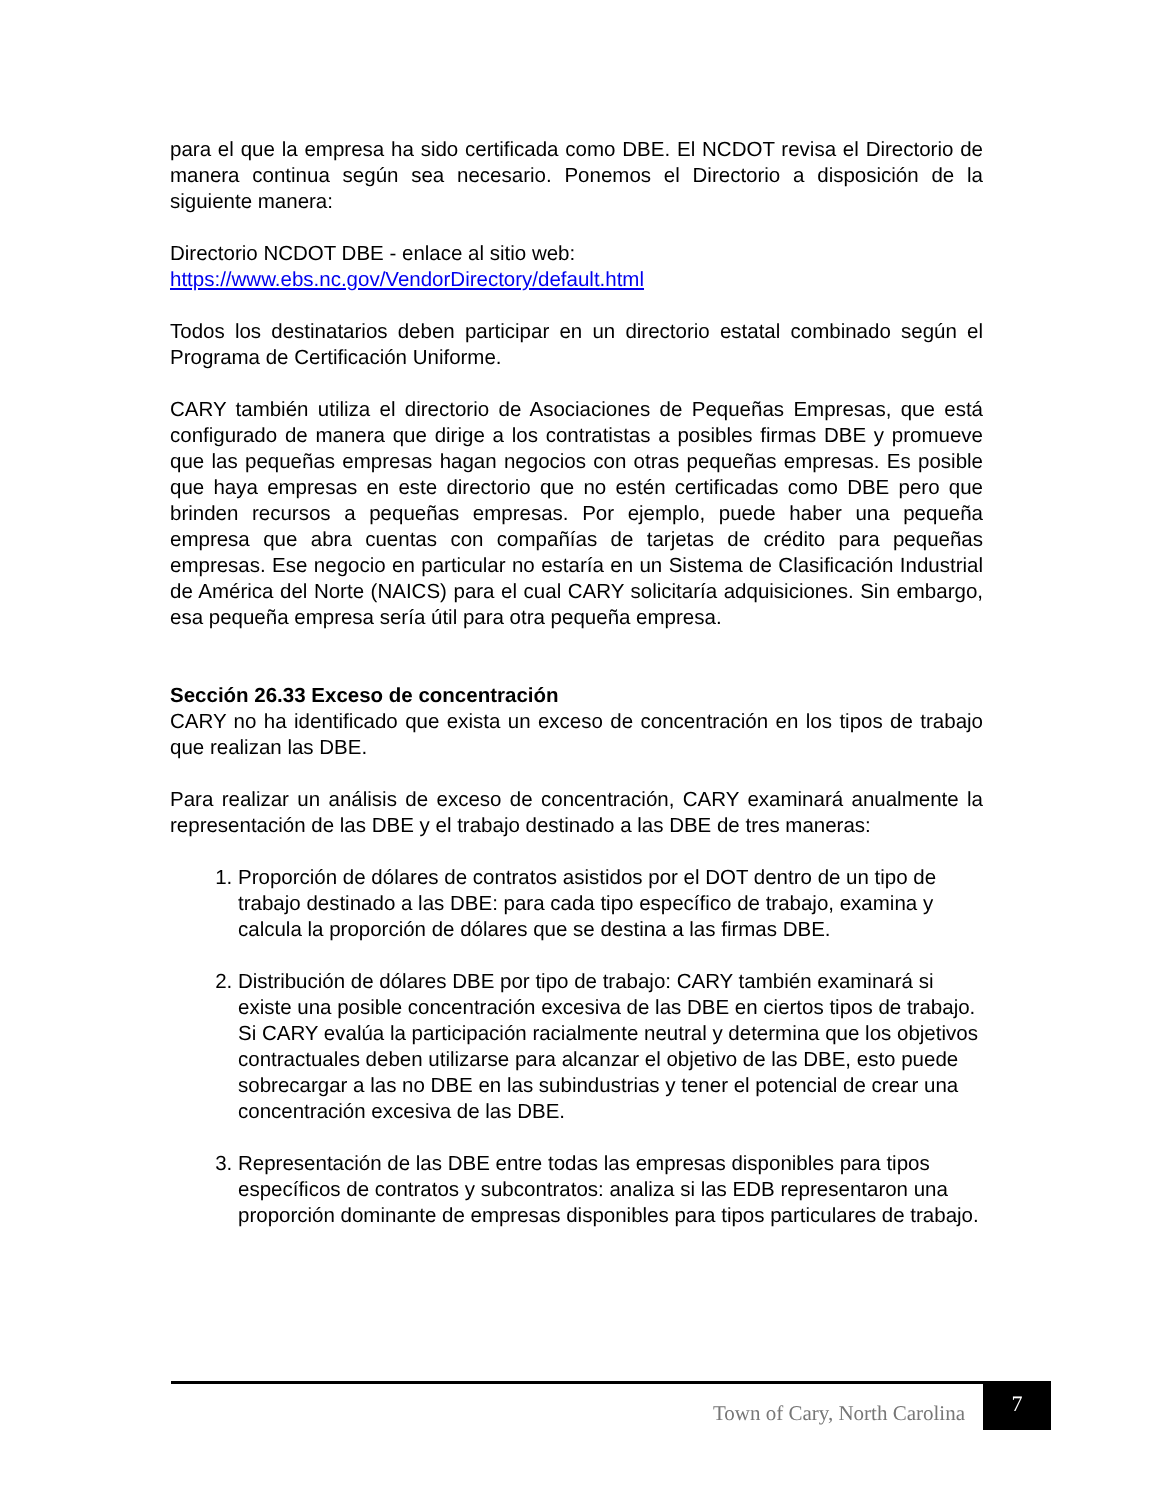para el que la empresa ha sido certificada como DBE. El NCDOT revisa el Directorio de manera continua según sea necesario. Ponemos el Directorio a disposición de la siguiente manera:
Directorio NCDOT DBE - enlace al sitio web:
https://www.ebs.nc.gov/VendorDirectory/default.html
Todos los destinatarios deben participar en un directorio estatal combinado según el Programa de Certificación Uniforme.
CARY también utiliza el directorio de Asociaciones de Pequeñas Empresas, que está configurado de manera que dirige a los contratistas a posibles firmas DBE y promueve que las pequeñas empresas hagan negocios con otras pequeñas empresas. Es posible que haya empresas en este directorio que no estén certificadas como DBE pero que brinden recursos a pequeñas empresas. Por ejemplo, puede haber una pequeña empresa que abra cuentas con compañías de tarjetas de crédito para pequeñas empresas. Ese negocio en particular no estaría en un Sistema de Clasificación Industrial de América del Norte (NAICS) para el cual CARY solicitaría adquisiciones. Sin embargo, esa pequeña empresa sería útil para otra pequeña empresa.
Sección 26.33 Exceso de concentración
CARY no ha identificado que exista un exceso de concentración en los tipos de trabajo que realizan las DBE.
Para realizar un análisis de exceso de concentración, CARY examinará anualmente la representación de las DBE y el trabajo destinado a las DBE de tres maneras:
1. Proporción de dólares de contratos asistidos por el DOT dentro de un tipo de trabajo destinado a las DBE: para cada tipo específico de trabajo, examina y calcula la proporción de dólares que se destina a las firmas DBE.
2. Distribución de dólares DBE por tipo de trabajo: CARY también examinará si existe una posible concentración excesiva de las DBE en ciertos tipos de trabajo. Si CARY evalúa la participación racialmente neutral y determina que los objetivos contractuales deben utilizarse para alcanzar el objetivo de las DBE, esto puede sobrecargar a las no DBE en las subindustrias y tener el potencial de crear una concentración excesiva de las DBE.
3. Representación de las DBE entre todas las empresas disponibles para tipos específicos de contratos y subcontratos: analiza si las EDB representaron una proporción dominante de empresas disponibles para tipos particulares de trabajo.
Town of Cary, North Carolina
7